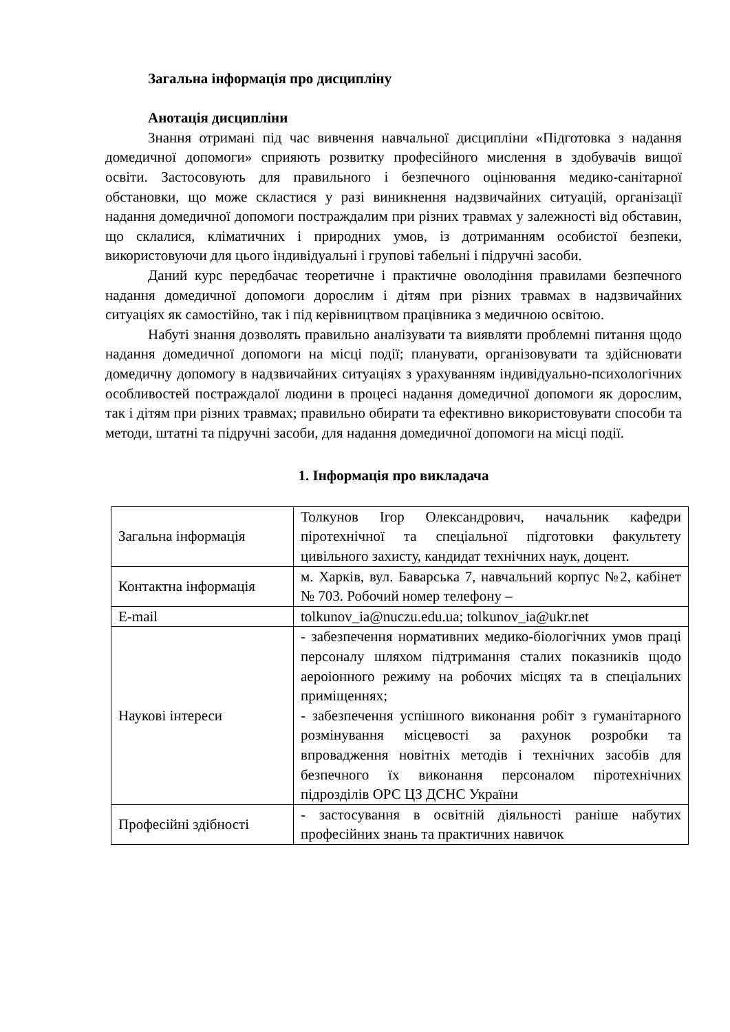Загальна інформація про дисципліну
Анотація дисципліни
Знання отримані під час вивчення навчальної дисципліни «Підготовка з надання домедичної допомоги» сприяють розвитку професійного мислення в здобувачів вищої освіти. Застосовують для правильного і безпечного оцінювання медико-санітарної обстановки, що може скластися у разі виникнення надзвичайних ситуацій, організації надання домедичної допомоги постраждалим при різних травмах у залежності від обставин, що склалися, кліматичних і природних умов, із дотриманням особистої безпеки, використовуючи для цього індивідуальні і групові табельні і підручні засоби.
Даний курс передбачає теоретичне і практичне оволодіння правилами безпечного надання домедичної допомоги дорослим і дітям при різних травмах в надзвичайних ситуаціях як самостійно, так і під керівництвом працівника з медичною освітою.
Набуті знання дозволять правильно аналізувати та виявляти проблемні питання щодо надання домедичної допомоги на місці події; планувати, організовувати та здійснювати домедичну допомогу в надзвичайних ситуаціях з урахуванням індивідуально-психологічних особливостей постраждалої людини в процесі надання домедичної допомоги як дорослим, так і дітям при різних травмах; правильно обирати та ефективно використовувати способи та методи, штатні та підручні засоби, для надання домедичної допомоги на місці події.
1. Інформація про викладача
| Загальна інформація | Толкунов Ігор Олександрович, начальник кафедри піротехнічної та спеціальної підготовки факультету цивільного захисту, кандидат технічних наук, доцент. |
| Контактна інформація | м. Харків, вул. Баварська 7, навчальний корпус №2, кабінет № 703. Робочий номер телефону – |
| E-mail | tolkunov_ia@nuczu.edu.ua; tolkunov_ia@ukr.net |
| Наукові інтереси | - забезпечення нормативних медико-біологічних умов праці персоналу шляхом підтримання сталих показників щодо аероіонного режиму на робочих місцях та в спеціальних приміщеннях; - забезпечення успішного виконання робіт з гуманітарного розмінування місцевості за рахунок розробки та впровадження новітніх методів і технічних засобів для безпечного їх виконання персоналом піротехнічних підрозділів ОРС ЦЗ ДСНС України |
| Професійні здібності | - застосування в освітній діяльності раніше набутих професійних знань та практичних навичок |